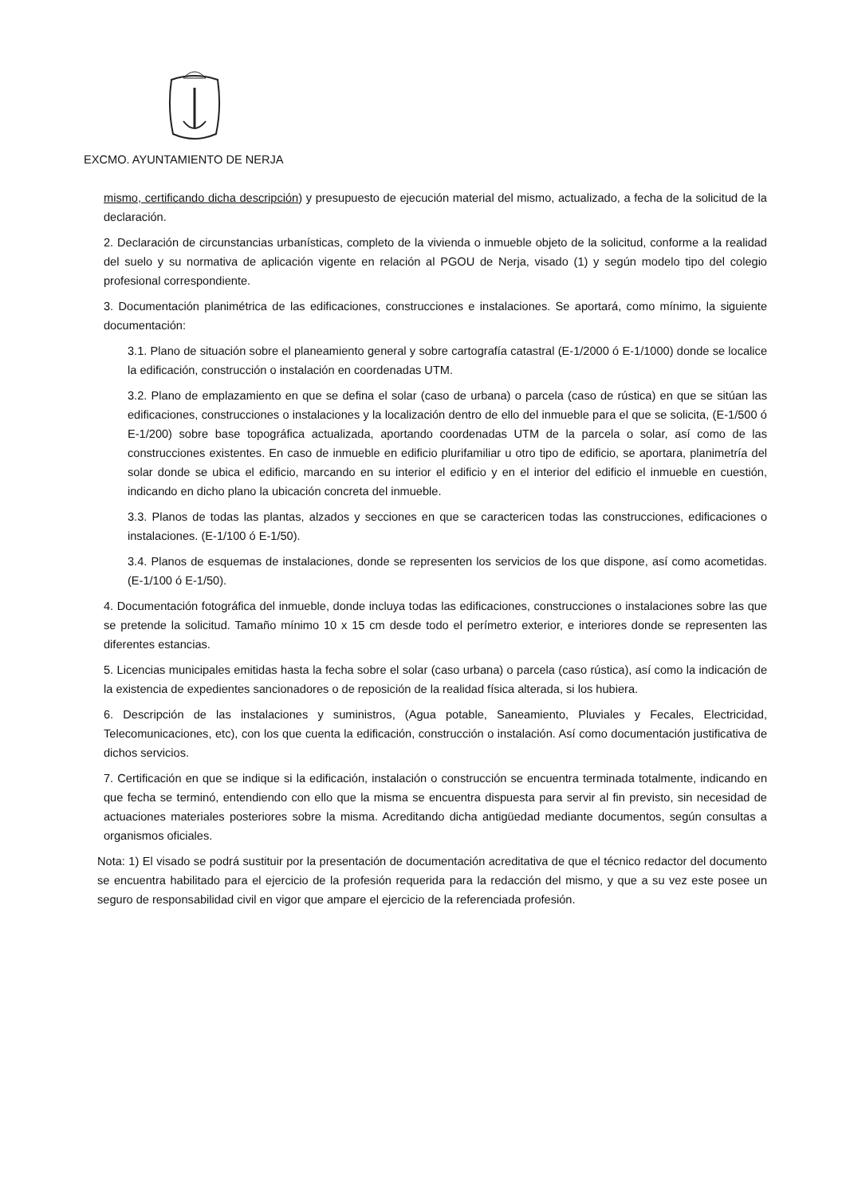EXCMO. AYUNTAMIENTO DE NERJA
mismo, certificando dicha descripción) y presupuesto de ejecución material del mismo, actualizado, a fecha de la solicitud de la declaración.
2. Declaración de circunstancias urbanísticas, completo de la vivienda o inmueble objeto de la solicitud, conforme a la realidad del suelo y su normativa de aplicación vigente en relación al PGOU de Nerja, visado (1) y según modelo tipo del colegio profesional correspondiente.
3. Documentación planimétrica de las edificaciones, construcciones e instalaciones. Se aportará, como mínimo, la siguiente documentación:
3.1. Plano de situación sobre el planeamiento general y sobre cartografía catastral (E-1/2000 ó E-1/1000) donde se localice la edificación, construcción o instalación en coordenadas UTM.
3.2. Plano de emplazamiento en que se defina el solar (caso de urbana) o parcela (caso de rústica) en que se sitúan las edificaciones, construcciones o instalaciones y la localización dentro de ello del inmueble para el que se solicita, (E-1/500 ó E-1/200) sobre base topográfica actualizada, aportando coordenadas UTM de la parcela o solar, así como de las construcciones existentes. En caso de inmueble en edificio plurifamiliar u otro tipo de edificio, se aportara, planimetría del solar donde se ubica el edificio, marcando en su interior el edificio y en el interior del edificio el inmueble en cuestión, indicando en dicho plano la ubicación concreta del inmueble.
3.3. Planos de todas las plantas, alzados y secciones en que se caractericen todas las construcciones, edificaciones o instalaciones. (E-1/100 ó E-1/50).
3.4. Planos de esquemas de instalaciones, donde se representen los servicios de los que dispone, así como acometidas. (E-1/100 ó E-1/50).
4. Documentación fotográfica del inmueble, donde incluya todas las edificaciones, construcciones o instalaciones sobre las que se pretende la solicitud. Tamaño mínimo 10 x 15 cm desde todo el perímetro exterior, e interiores donde se representen las diferentes estancias.
5. Licencias municipales emitidas hasta la fecha sobre el solar (caso urbana) o parcela (caso rústica), así como la indicación de la existencia de expedientes sancionadores o de reposición de la realidad física alterada, si los hubiera.
6. Descripción de las instalaciones y suministros, (Agua potable, Saneamiento, Pluviales y Fecales, Electricidad, Telecomunicaciones, etc), con los que cuenta la edificación, construcción o instalación. Así como documentación justificativa de dichos servicios.
7. Certificación en que se indique si la edificación, instalación o construcción se encuentra terminada totalmente, indicando en que fecha se terminó, entendiendo con ello que la misma se encuentra dispuesta para servir al fin previsto, sin necesidad de actuaciones materiales posteriores sobre la misma. Acreditando dicha antigüedad mediante documentos, según consultas a organismos oficiales.
Nota: 1) El visado se podrá sustituir por la presentación de documentación acreditativa de que el técnico redactor del documento se encuentra habilitado para el ejercicio de la profesión requerida para la redacción del mismo, y que a su vez este posee un seguro de responsabilidad civil en vigor que ampare el ejercicio de la referenciada profesión.